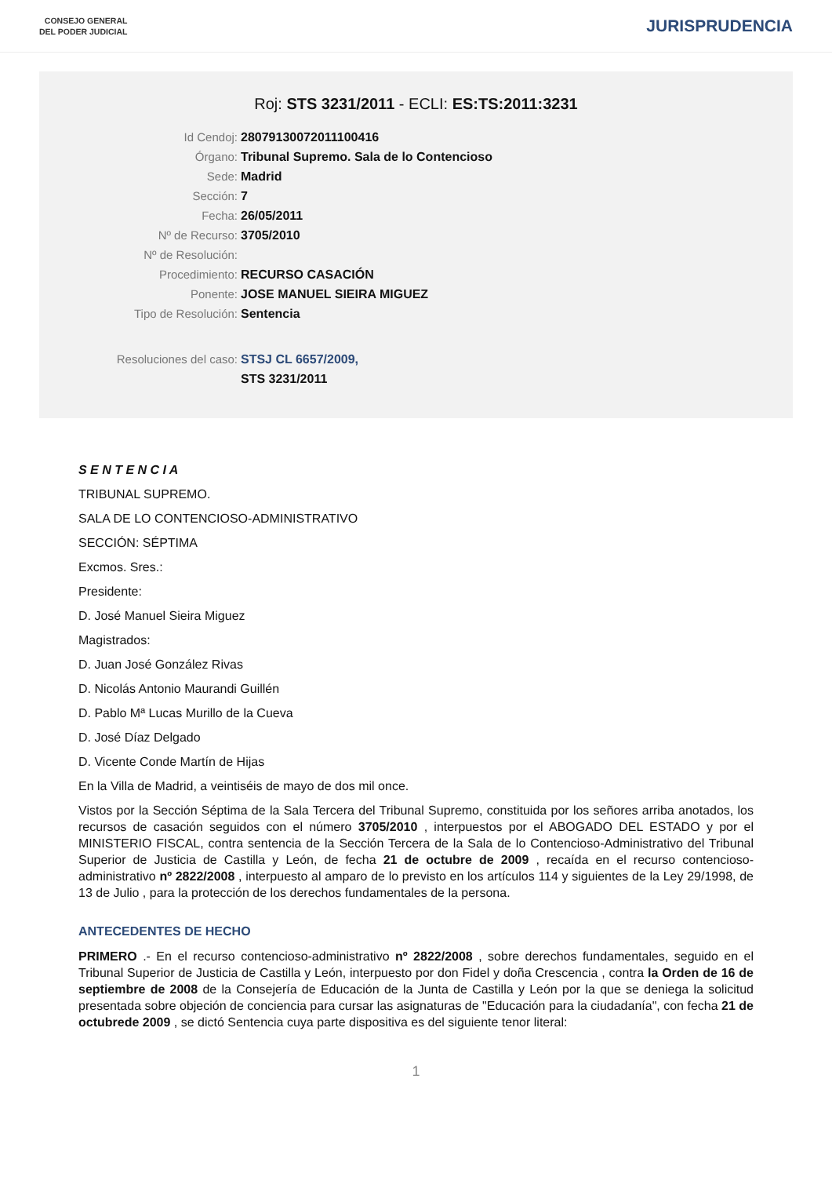CONSEJO GENERAL
DEL PODER JUDICIAL
JURISPRUDENCIA
Roj: STS 3231/2011 - ECLI: ES:TS:2011:3231
Id Cendoj: 28079130072011100416
Órgano: Tribunal Supremo. Sala de lo Contencioso
Sede: Madrid
Sección: 7
Fecha: 26/05/2011
Nº de Recurso: 3705/2010
Nº de Resolución:
Procedimiento: RECURSO CASACIÓN
Ponente: JOSE MANUEL SIEIRA MIGUEZ
Tipo de Resolución: Sentencia
Resoluciones del caso: STSJ CL 6657/2009,
STS 3231/2011
S E N T E N C I A
TRIBUNAL SUPREMO.
SALA DE LO CONTENCIOSO-ADMINISTRATIVO
SECCIÓN: SÉPTIMA
Excmos. Sres.:
Presidente:
D. José Manuel Sieira Miguez
Magistrados:
D. Juan José González Rivas
D. Nicolás Antonio Maurandi Guillén
D. Pablo Mª Lucas Murillo de la Cueva
D. José Díaz Delgado
D. Vicente Conde Martín de Hijas
En la Villa de Madrid, a veintiséis de mayo de dos mil once.
Vistos por la Sección Séptima de la Sala Tercera del Tribunal Supremo, constituida por los señores arriba anotados, los recursos de casación seguidos con el número 3705/2010 , interpuestos por el ABOGADO DEL ESTADO y por el MINISTERIO FISCAL, contra sentencia de la Sección Tercera de la Sala de lo Contencioso-Administrativo del Tribunal Superior de Justicia de Castilla y León, de fecha 21 de octubre de 2009 , recaída en el recurso contencioso-administrativo nº 2822/2008 , interpuesto al amparo de lo previsto en los artículos 114 y siguientes de la Ley 29/1998, de 13 de Julio , para la protección de los derechos fundamentales de la persona.
ANTECEDENTES DE HECHO
PRIMERO .- En el recurso contencioso-administrativo nº 2822/2008 , sobre derechos fundamentales, seguido en el Tribunal Superior de Justicia de Castilla y León, interpuesto por don Fidel y doña Crescencia , contra la Orden de 16 de septiembre de 2008 de la Consejería de Educación de la Junta de Castilla y León por la que se deniega la solicitud presentada sobre objeción de conciencia para cursar las asignaturas de "Educación para la ciudadanía", con fecha 21 de octubrede 2009 , se dictó Sentencia cuya parte dispositiva es del siguiente tenor literal:
1